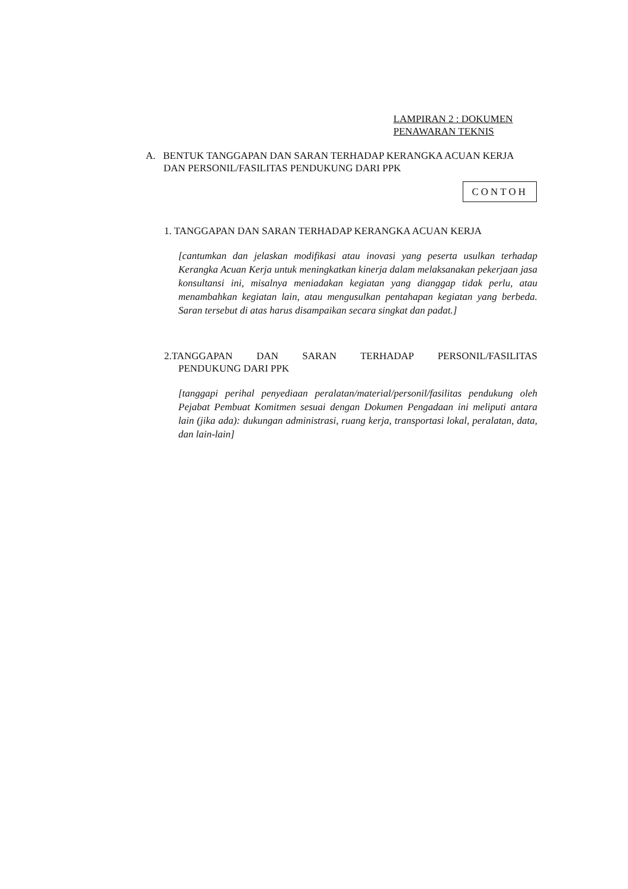LAMPIRAN 2 : DOKUMEN
PENAWARAN TEKNIS
A. BENTUK TANGGAPAN DAN SARAN TERHADAP KERANGKA ACUAN KERJA DAN PERSONIL/FASILITAS PENDUKUNG DARI PPK
CONTOH
1. TANGGAPAN DAN SARAN TERHADAP KERANGKA ACUAN KERJA
[cantumkan dan jelaskan modifikasi atau inovasi yang peserta usulkan terhadap Kerangka Acuan Kerja untuk meningkatkan kinerja dalam melaksanakan pekerjaan jasa konsultansi ini, misalnya meniadakan kegiatan yang dianggap tidak perlu, atau menambahkan kegiatan lain, atau mengusulkan pentahapan kegiatan yang berbeda. Saran tersebut di atas harus disampaikan secara singkat dan padat.]
2.TANGGAPAN DAN SARAN TERHADAP PERSONIL/FASILITAS
PENDUKUNG DARI PPK
[tanggapi perihal penyediaan peralatan/material/personil/fasilitas pendukung oleh Pejabat Pembuat Komitmen sesuai dengan Dokumen Pengadaan ini meliputi antara lain (jika ada): dukungan administrasi, ruang kerja, transportasi lokal, peralatan, data, dan lain-lain]